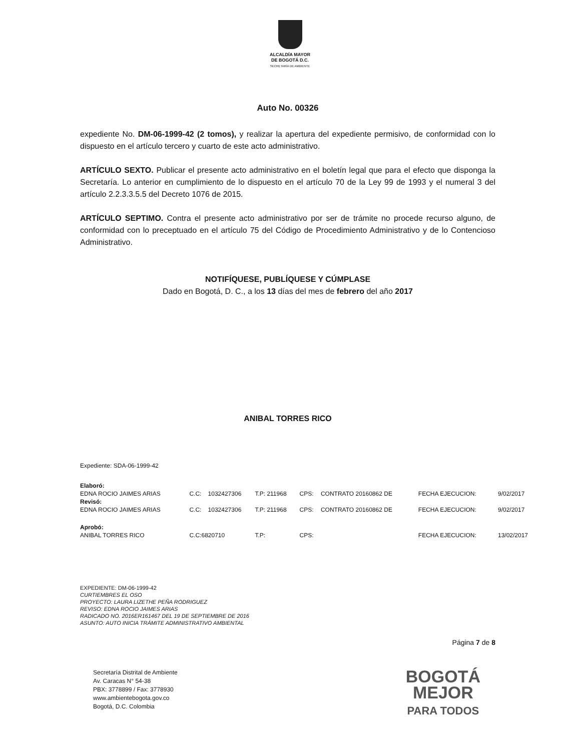ALCALDÍA MAYOR
DE BOGOTÁ D.C.
SECRETARÍA DE AMBIENTE
Auto No. 00326
expediente No. DM-06-1999-42 (2 tomos), y realizar la apertura del expediente permisivo, de conformidad con lo dispuesto en el artículo tercero y cuarto de este acto administrativo.
ARTÍCULO SEXTO. Publicar el presente acto administrativo en el boletín legal que para el efecto que disponga la Secretaría. Lo anterior en cumplimiento de lo dispuesto en el artículo 70 de la Ley 99 de 1993 y el numeral 3 del artículo 2.2.3.3.5.5 del Decreto 1076 de 2015.
ARTÍCULO SEPTIMO. Contra el presente acto administrativo por ser de trámite no procede recurso alguno, de conformidad con lo preceptuado en el artículo 75 del Código de Procedimiento Administrativo y de lo Contencioso Administrativo.
NOTIFÍQUESE, PUBLÍQUESE Y CÚMPLASE
Dado en Bogotá, D. C., a los 13 días del mes de febrero del año 2017
ANIBAL TORRES RICO
Expediente: SDA-06-1999-42
| Elaboró: | | | | | | | |
| EDNA ROCIO JAIMES ARIAS | C.C: | 1032427306 | T.P: 211968 | CPS: | CONTRATO 20160862 DE | FECHA EJECUCION: | 9/02/2017 |
| Revisó: | | | | | | | |
| EDNA ROCIO JAIMES ARIAS | C.C: | 1032427306 | T.P: 211968 | CPS: | CONTRATO 20160862 DE | FECHA EJECUCION: | 9/02/2017 |
| Aprobó: | | | | | | | |
| ANIBAL TORRES RICO | C.C:6820710 | | T.P: | CPS: | | FECHA EJECUCION: | 13/02/2017 |
EXPEDIENTE: DM-06-1999-42
CURTIEMBRES EL OSO
PROYECTO: LAURA LIZETHE PEÑA RODRIGUEZ
REVISO: EDNA ROCIO JAIMES ARIAS
RADICADO NO. 2016ER161467 DEL 19 DE SEPTIEMBRE DE 2016
ASUNTO: AUTO INICIA TRÁMITE ADMINISTRATIVO AMBIENTAL
Página 7 de 8
Secretaría Distrital de Ambiente
Av. Caracas N° 54-38
PBX: 3778899 / Fax: 3778930
www.ambientebogota.gov.co
Bogotá, D.C. Colombia
BOGOTÁ
MEJOR
PARA TODOS